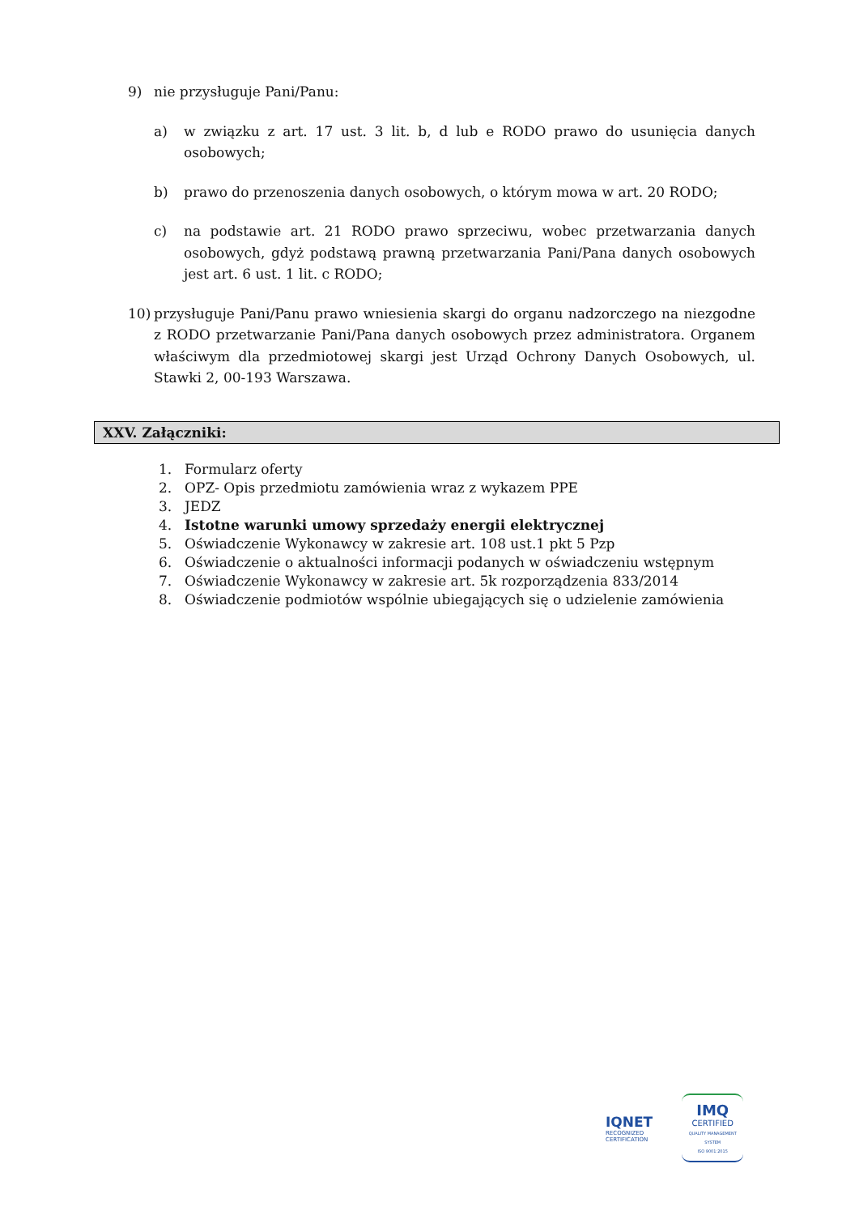9) nie przysługuje Pani/Panu:
a) w związku z art. 17 ust. 3 lit. b, d lub e RODO prawo do usunięcia danych osobowych;
b) prawo do przenoszenia danych osobowych, o którym mowa w art. 20 RODO;
c) na podstawie art. 21 RODO prawo sprzeciwu, wobec przetwarzania danych osobowych, gdyż podstawą prawną przetwarzania Pani/Pana danych osobowych jest art. 6 ust. 1 lit. c RODO;
10) przysługuje Pani/Panu prawo wniesienia skargi do organu nadzorczego na niezgodne z RODO przetwarzanie Pani/Pana danych osobowych przez administratora. Organem właściwym dla przedmiotowej skargi jest Urząd Ochrony Danych Osobowych, ul. Stawki 2, 00-193 Warszawa.
XXV. Załączniki:
1. Formularz oferty
2. OPZ- Opis przedmiotu zamówienia wraz z wykazem PPE
3. JEDZ
4. Istotne warunki umowy sprzedaży energii elektrycznej
5. Oświadczenie Wykonawcy w zakresie art. 108 ust.1 pkt 5 Pzp
6. Oświadczenie o aktualności informacji podanych w oświadczeniu wstępnym
7. Oświadczenie Wykonawcy w zakresie art. 5k rozporządzenia 833/2014
8. Oświadczenie podmiotów wspólnie ubiegających się o udzielenie zamówienia
IQNET
RECOGNIZED
CERTIFICATION
IMQ
CERTIFIED
QUALITY MANAGEMENT SYSTEM
ISO 9001:2015